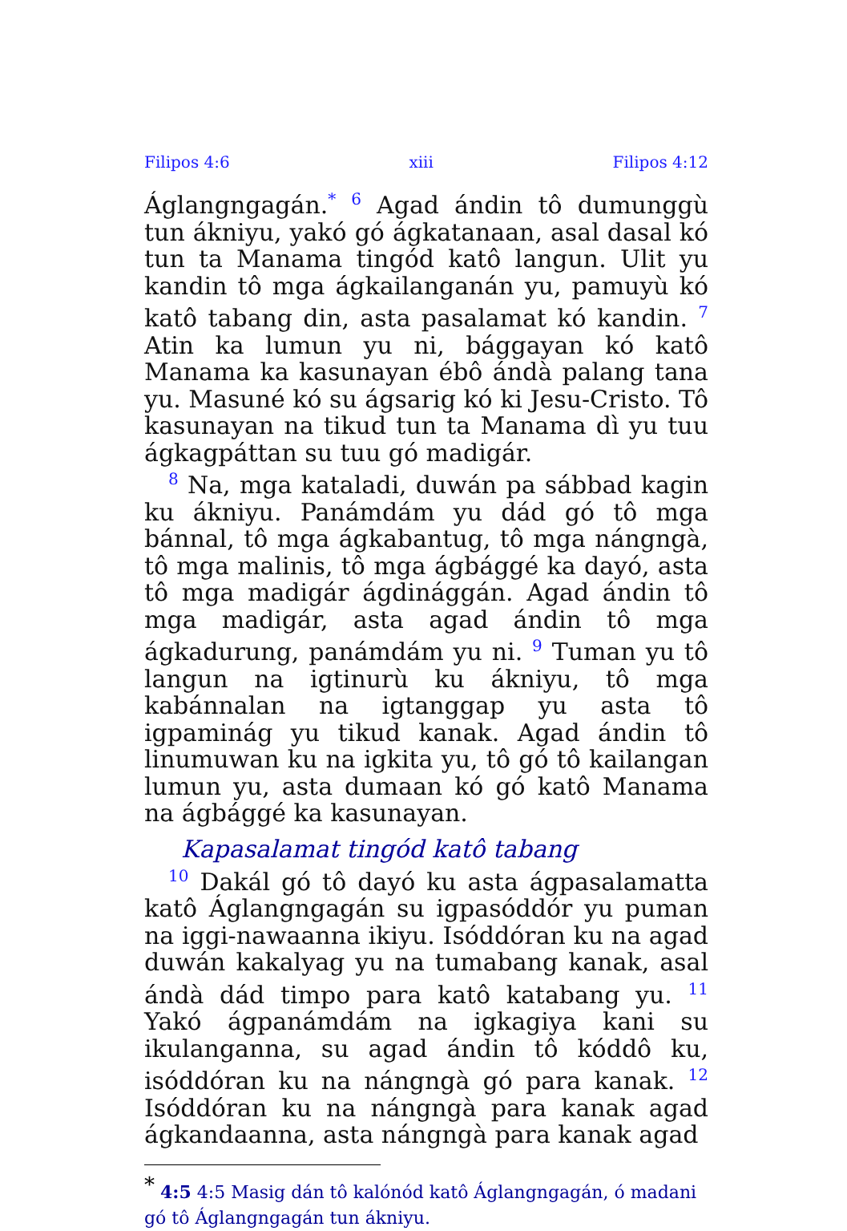Filipos 4:6 xiii Filipos 4:12
Áglangngagán.<sup>*</sup> <sup>6</sup> Agad ándin tô dumunggù tun ákniyu, yakó gó ágkatanaan, asal dasal kó tun ta Manama tingód katô langun. Ulit yu kandin tô mga ágkailanganán yu, pamuyù kó katô tabang din, asta pasalamat kó kandin. <sup>7</sup> Atin ka lumun yu ni, bággayan kó katô Manama ka kasunayan ébô ándà palang tana yu. Masuné kó su ágsarig kó ki Jesu-Cristo. Tô kasunayan na tikud tun ta Manama dì yu tuu ágkagpáttan su tuu gó madigár.
<sup>8</sup> Na, mga kataladi, duwán pa sábbad kagin ku ákniyu. Panámdám yu dád gó tô mga bánnal, tô mga ágkabantug, tô mga nángngà, tô mga malinis, tô mga ágbággé ka dayó, asta tô mga madigár ágdinággán. Agad ándin tô mga madigár, asta agad ándin tô mga ágkadurung, panámdám yu ni. <sup>9</sup> Tuman yu tô langun na igtinurù ku ákniyu, tô mga kabánnalan na igtanggap yu asta tô igpaminág yu tikud kanak. Agad ándin tô linumuwan ku na igkita yu, tô gó tô kailangan lumun yu, asta dumaan kó gó katô Manama na ágbággé ka kasunayan.
Kapasalamat tingód katô tabang
<sup>10</sup> Dakál gó tô dayó ku asta ágpasalamatta katô Áglangngagán su igpasóddór yu puman na iggi-nawaanna ikiyu. Isóddóran ku na agad duwán kakalyag yu na tumabang kanak, asal ándà dád timpo para katô katabang yu. <sup>11</sup> Yakó ágpanámdám na igkagiya kani su ikulanganna, su agad ándin tô kóddô ku, isóddóran ku na nángngà gó para kanak. <sup>12</sup> Isóddóran ku na nángngà para kanak agad ágkandaanna, asta nángngà para kanak agad
<sup>*</sup> 4:5 4:5 Masig dán tô kalónód katô Áglangngagán, ó madani gó tô Áglangngagán tun ákniyu.